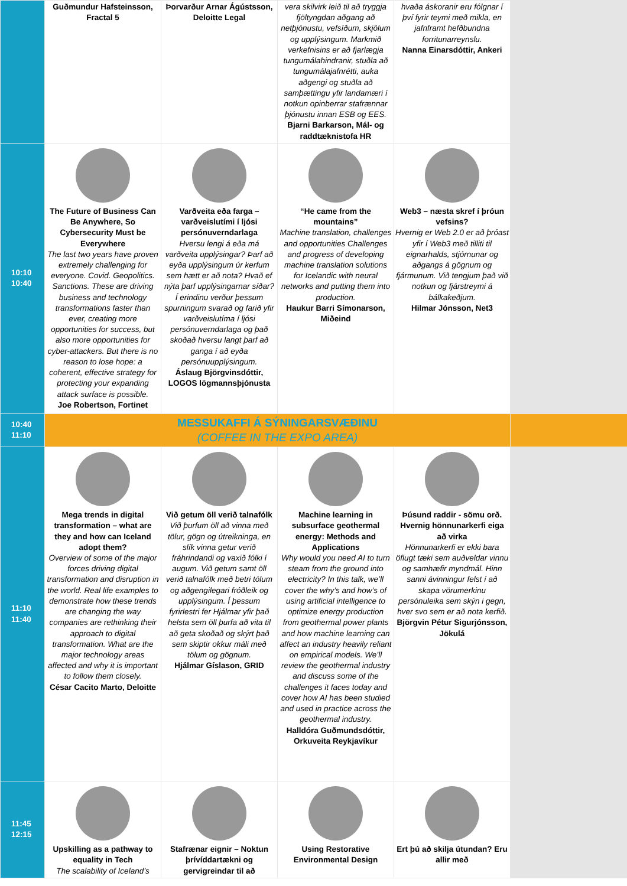| | Guðmundur Hafsteinsson, Fractal 5 | Þorvarður Arnar Ágústsson, Deloitte Legal | vera skilvirk leið til að tryggja fjöltyngdan aðgang að netþjónustu, vefsíðum, skjölum og upplýsingum. Markmið verkefnisins er að fjarlægja tungumálahindranir, stuðla að tungumálajafnrétti, auka aðgengi og stuðla að samþættingu yfir landamæri í notkun opinberrar stafrænnar þjónustu innan ESB og EES. Bjarni Barkarson, Mál- og raddtæknistofa HR | hvaða áskoranir eru fólgnar í því fyrir teymi með mikla, en jafnframt hefðbundna forritunarreynslu. Nanna Einarsdóttir, Ankeri | |
| 10:10 10:40 | The Future of Business Can Be Anywhere, So Cybersecurity Must be Everywhere The last two years have proven extremely challenging for everyone. Covid. Geopolitics. Sanctions. These are driving business and technology transformations faster than ever, creating more opportunities for success, but also more opportunities for cyber-attackers. But there is no reason to lose hope: a coherent, effective strategy for protecting your expanding attack surface is possible. Joe Robertson, Fortinet | Varðveita eða farga – varðveislutími í ljósi persónuverndarlaga Hversu lengi á eða má varðveita upplýsingar? Þarf að eyða upplýsingum úr kerfum sem hætt er að nota? Hvað ef nýta þarf upplýsingarnar síðar? Í erindinu verður þessum spurningum svarað og farið yfir varðveislutíma í ljósi persónuverndarlaga og það skoðað hversu langt þarf að ganga í að eyða persónuupplýsingum. Áslaug Björgvinsdóttir, LOGOS lögmannsþjónusta | “He came from the mountains” Machine translation, challenges and opportunities Challenges and progress of developing machine translation solutions for Icelandic with neural networks and putting them into production. Haukur Barri Símonarson, Miðeind | Web3 – næsta skref í þróun vefsins? Hvernig er Web 2.0 er að þróast yfir í Web3 með tilliti til eignarhalds, stjórnunar og aðgangs á gögnum og fjármunum. Við tengjum það við notkun og fjárstreymi á bálkakeðjum. Hilmar Jónsson, Net3 | |
| 10:40 11:10 | MESSUKAFFI Á SÝNINGARSVÆÐINU (COFFEE IN THE EXPO AREA) | | | | |
| 11:10 11:40 | Mega trends in digital transformation – what are they and how can Iceland adopt them? Overview of some of the major forces driving digital transformation and disruption in the world. Real life examples to demonstrate how these trends are changing the way companies are rethinking their approach to digital transformation. What are the major technology areas affected and why it is important to follow them closely. César Cacito Marto, Deloitte | Við getum öll verið talnafólk Við þurfum öll að vinna með tölur, gögn og útreikninga, en slík vinna getur verið fráhrindandi og vaxið fólki í augum. Við getum samt öll verið talnafólk með betri tólum og aðgengilegari fróðleik og upplýsingum. Í þessum fyrirlestri fer Hjálmar yfir það helsta sem öll þurfa að vita til að geta skoðað og skýrt það sem skiptir okkur máli með tölum og gögnum. Hjálmar Gíslason, GRID | Machine learning in subsurface geothermal energy: Methods and Applications Why would you need AI to turn steam from the ground into electricity? In this talk, we’ll cover the why’s and how’s of using artificial intelligence to optimize energy production from geothermal power plants and how machine learning can affect an industry heavily reliant on empirical models. We’ll review the geothermal industry and discuss some of the challenges it faces today and cover how AI has been studied and used in practice across the geothermal industry. Halldóra Guðmundsdóttir, Orkuveita Reykjavíkur | Þúsund raddir - sömu orð. Hvernig hönnunarkerfi eiga að virka Hönnunarkerfi er ekki bara öflugt tæki sem auðveldar vinnu og samhæfir myndmál. Hinn sanni ávinningur felst í að skapa vörumerkinu persónuleika sem skýn i gegn, hver svo sem er að nota kerfið. Björgvin Pétur Sigurjónsson, Jökulá | |
| 11:45 12:15 | Upskilling as a pathway to equality in Tech The scalability of Iceland’s | Stafrænar eignir – Noktun þrívíddartækni og gervigreindar til að | Using Restorative Environmental Design | Ert þú að skilja útundan? Eru allir með | |